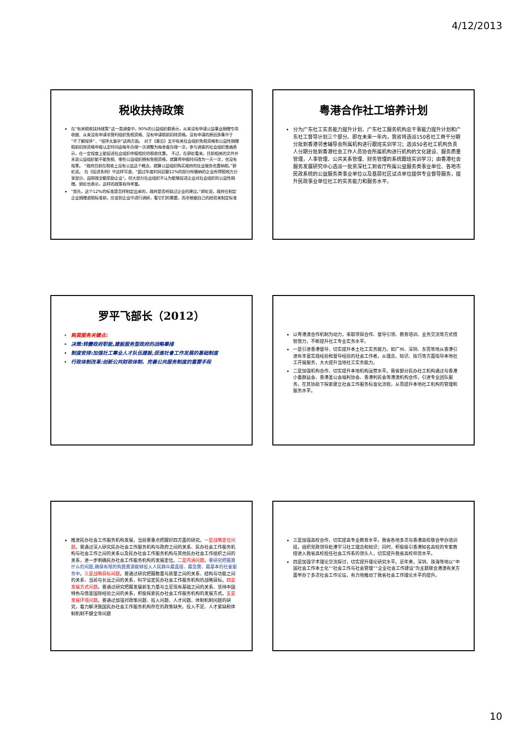4/12/2013
税收扶持政策
在“有关税收扶持政策”这一类调查中，90%的公益组织都表示，从来没有申请公益事业捐赠专用收据、从来没有申请非营利组织免税资格、没有申请税前扣除资格。没有申请的原因多集中于“不了解程序”、“程序太复杂”这两方面。 对于《意见》五中有关社会组织免税资格和公益性捐赠税前扣除资格申报认定时间由每年办理一次调整为每季度办理一次，参与调查的社会组织普遍表示，在一定程度上能促进社会组织申报相应的税收优惠。 不过，在郭虹看来，目前相关的文件并未说公益组织能不能免税、哪些公益组织拥有免税资格，就算将申报时间改为一天一次，也没有效果。 “政府目前在税收上没有公益这个概念，就算公益组织购买政府的社会服务也要纳税。”郭虹说。 在《促进条例》中这样写道，“超过年度利润总额12%的部分所缴纳的企业所得税地方分享部分，由财政全额奖励企业”。但大部分社会组织不认为能够促进企业对社会组织的公益性捐赠。郭虹也表示，这样的政策有待考量。
“首先，这个12%的标准是怎样制定出来的，政府是否听取过企业的建议。”郭虹说，政府在制定企业捐赠退税标准前，应该到企业中进行调研，看它们的需要，而非根据自己的经验来制定标准
粤港合作社工培养计划
分为广东社工实务能力提升计划、广东社工服务机构总干事能力提升计划和广东社工督导计划三个部分。即在未来一年内，我省将选派150名社工骨干分期分批到香港邻舍辅导会所属机构进行跟班实训学习；选派50名社工机构负责人分期分批到香港社会工作人员协会所属机构进行机构的文化建设、服务质量管理，人事管理、公共关系管理、财务管理的系统跟班实训学习；由香港社会服务发展研究中心选派一批资深社工到省厅所属公益服务类事业单位、各地市民政系统的公益服务类事业单位以及基层社区试点单位提供专业督导服务，提升民政事业单位社工的实务能力和服务水平。
罗平飞部长（2012）
购買服务关键点:
决策:转變政府职能,建設服务型政府的战略舉措
制度安排:加强社工專业人才队伍建設,促進社會工作发展的基础制度
行政体制改革:创新公共财政体制、完善公共服务制度的重要手段
以粤港澳合作机制为动力，采取项目合作、督导引领、教育培训、业务交流等方式借智借力，不断提升社工专业实务水平。
一是引进香港督导，切实提升本土社工实务能力。如广州、深圳、东莞等地从香港引进有丰富实践经验和督导经验的社会工作者，从理念、知识、技巧等方面指导本地社工开展服务，大大提升当地社工实务能力。
二是加强机构合作，切实提升本地机构运营水平。我省部分民办社工机构通过与香港小童群益会、香港圣公会福利协会、香港利民会等港澳机构合作，引进专业团队服务，在其协助下探索建立社会工作服务标准化流程，从而提升本地社工机构的管理和服务水平。
推进民办社会工作服务机构发展，当前要重点把握好四方面的研究。一是战略定位问题。要通过深入研究民办社会工作服务机构与政府之间的关系、民办社会工作服务机构与社会工作之间的关系以及民办社会工作服务机构与其他民办社会工作组织之间的关系，进一步明确民办社会工作服务机构的发展定位。二是内涵问题。要研究把握買什么的问题,确保有限的购買資源能够投入人民群众最直接、最急需、最基本的社會服务中。三是战略目标问题。要通过研究把握数量与质量之间的关系、结构与功能之间的关系、当前与长远之间的关系，科学设定民办社会工作服务机构的战略目标。四是发展方式问题。要通过研究把握发展新生力量与立足现有基础之间的关系、坚持中国特色与借鉴国际经验之间的关系，积极探索民办社会工作服务机构的发展方式。五是发展环境问题。要通过加强对政策问题、投入问题、人才问题、体制机制问题的研究，着力解决我国民办社会工作服务机构存在的政策缺失、投入不足、人才紧缺和体制机制不健全等问题
三是加强高校合作，切实提高专业教育水平。我省各地多次与香港高校联合举办培训班，组织党政领导赴港学习社工理念和知识；同时，积极吸引香港知名高校的专家教授进入我省高校担任社会工作系的领头人，切实提升我省高校师资水平。
四是加强学术理论交流探讨，切实提升理论研究水平。近年来，深圳、珠海等地以“中国社会工作本土化”“社会工作与社会管理”“企业社会工作建设”为主题联合港澳有关方面举办了多次社会工作论坛，有力地推动了我省社会工作理论水平的提升。
10